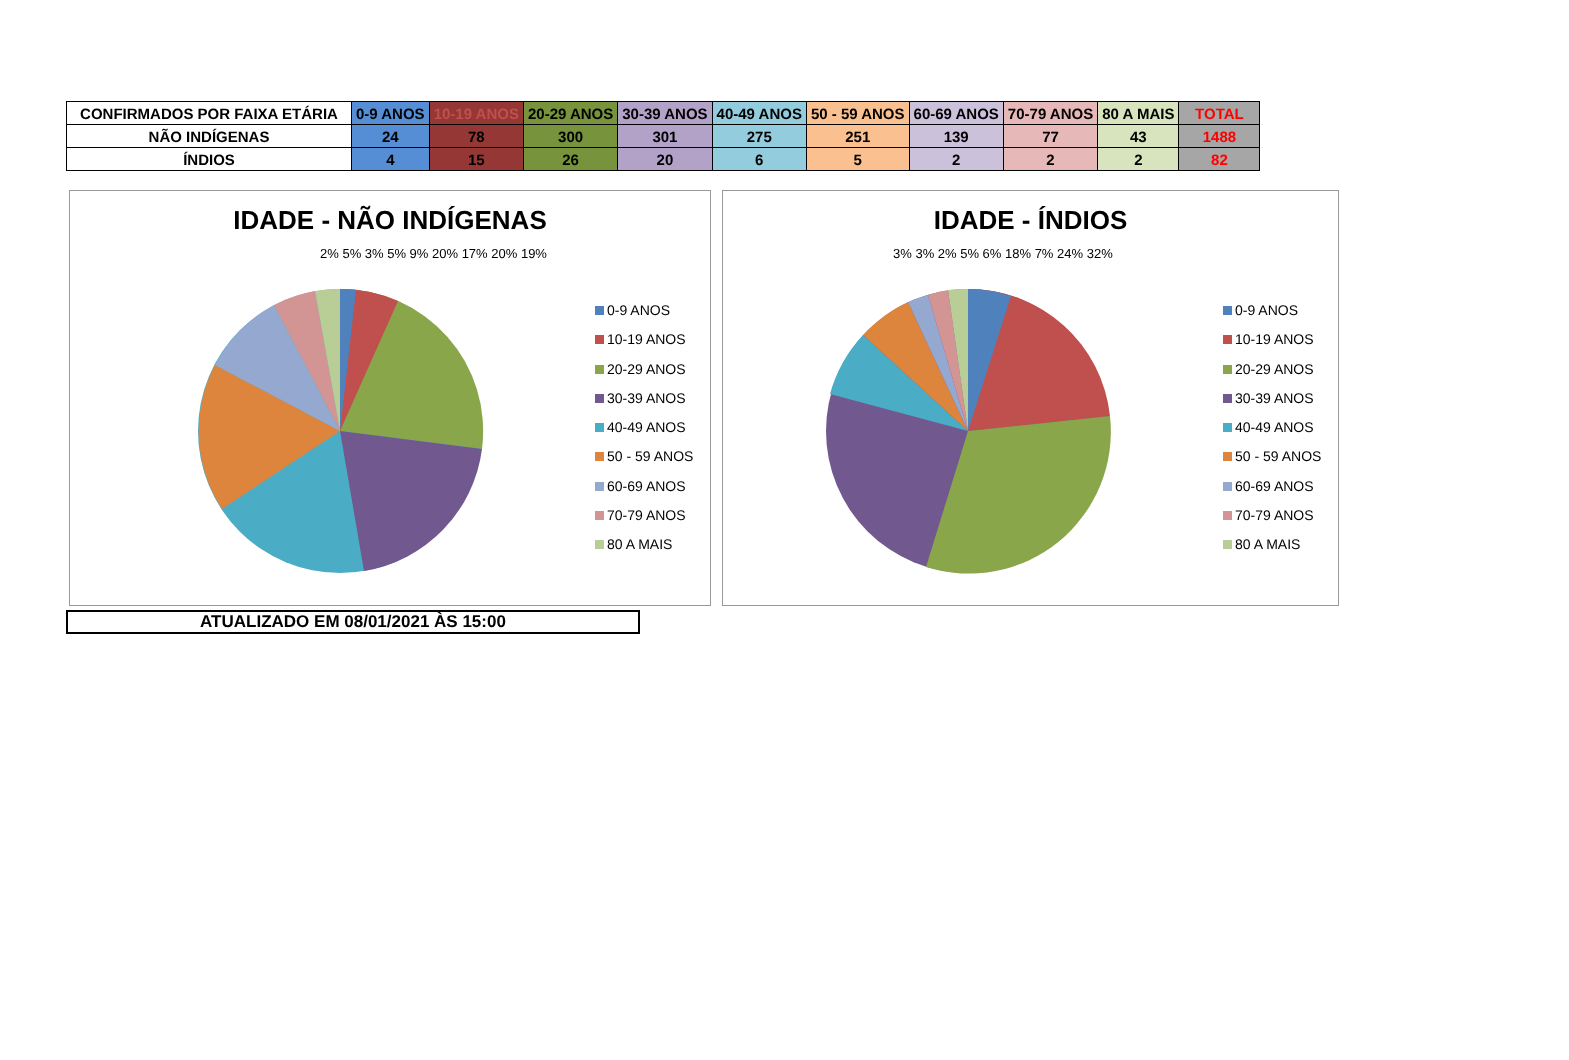| CONFIRMADOS POR FAIXA ETÁRIA | 0-9 ANOS | 10-19 ANOS | 20-29 ANOS | 30-39 ANOS | 40-49 ANOS | 50 - 59 ANOS | 60-69 ANOS | 70-79 ANOS | 80 A MAIS | TOTAL |
| --- | --- | --- | --- | --- | --- | --- | --- | --- | --- | --- |
| NÃO INDÍGENAS | 24 | 78 | 300 | 301 | 275 | 251 | 139 | 77 | 43 | 1488 |
| ÍNDIOS | 4 | 15 | 26 | 20 | 6 | 5 | 2 | 2 | 2 | 82 |
IDADE - NÃO INDÍGENAS
0-9 ANOS
10-19 ANOS
20-29 ANOS
30-39 ANOS
40-49 ANOS
50 - 59 ANOS
60-69 ANOS
70-79 ANOS
80 A MAIS
2% 5% 3% 5% 9% 20% 17% 20% 19%
IDADE - ÍNDIOS
0-9 ANOS
10-19 ANOS
20-29 ANOS
30-39 ANOS
40-49 ANOS
50 - 59 ANOS
60-69 ANOS
70-79 ANOS
80 A MAIS
3% 3% 2% 5% 6% 18% 7% 24% 32%
ATUALIZADO EM 08/01/2021 ÀS 15:00